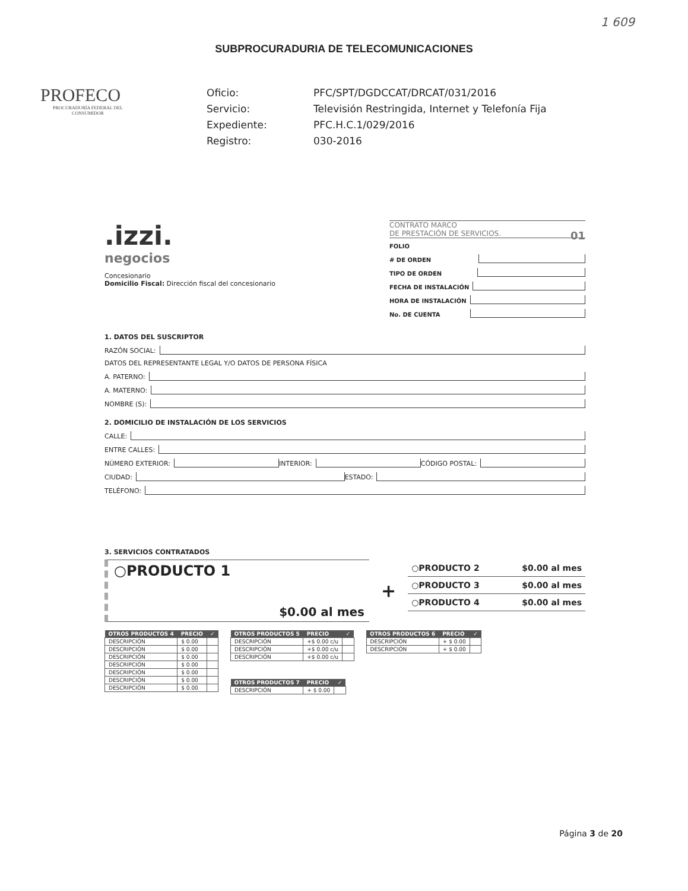1 609
SUBPROCURADURIA DE TELECOMUNICACIONES
PROFECO
PROCURADURÍA FEDERAL DEL CONSUMIDOR
Oficio: PFC/SPT/DGDCCAT/DRCAT/031/2016 Servicio: Televisión Restringida, Internet y Telefonía Fija Expediente: PFC.H.C.1/029/2016 Registro: 030-2016
.izzi.
negocios
Concesionario
Domicilio Fiscal: Dirección fiscal del concesionario
CONTRATO MARCO
DE PRESTACIÓN DE SERVICIOS. 01
FOLIO
# DE ORDEN
TIPO DE ORDEN
FECHA DE INSTALACIÓN
HORA DE INSTALACIÓN
No. DE CUENTA
1. DATOS DEL SUSCRIPTOR
RAZÓN SOCIAL:
DATOS DEL REPRESENTANTE LEGAL Y/O DATOS DE PERSONA FÍSICA
A. PATERNO:
A. MATERNO:
NOMBRE (S):
2. DOMICILIO DE INSTALACIÓN DE LOS SERVICIOS
CALLE:
ENTRE CALLES:
NÚMERO EXTERIOR: INTERIOR: CÓDIGO POSTAL:
CIUDAD: ESTADO:
TELÉFONO:
3. SERVICIOS CONTRATADOS
○PRODUCTO 1
$0.00 al mes
+
○PRODUCTO 2 $0.00 al mes
○PRODUCTO 3 $0.00 al mes
○PRODUCTO 4 $0.00 al mes
| OTROS PRODUCTOS 4 | PRECIO | ✓ |
| --- | --- | --- |
| DESCRIPCIÓN | $ 0.00 | |
| DESCRIPCIÓN | $ 0.00 | |
| DESCRIPCIÓN | $ 0.00 | |
| DESCRIPCIÓN | $ 0.00 | |
| DESCRIPCIÓN | $ 0.00 | |
| DESCRIPCIÓN | $ 0.00 | |
| DESCRIPCIÓN | $ 0.00 | |
| OTROS PRODUCTOS 5 | PRECIO | ✓ |
| --- | --- | --- |
| DESCRIPCIÓN | +$ 0.00 c/u | |
| DESCRIPCIÓN | +$ 0.00 c/u | |
| DESCRIPCIÓN | +$ 0.00 c/u | |
| OTROS PRODUCTOS 7 | PRECIO | ✓ |
| --- | --- | --- |
| DESCRIPCIÓN | + $ 0.00 | |
| OTROS PRODUCTOS 6 | PRECIO | ✓ |
| --- | --- | --- |
| DESCRIPCIÓN | + $ 0.00 | |
| DESCRIPCIÓN | + $ 0.00 | |
Página 3 de 20